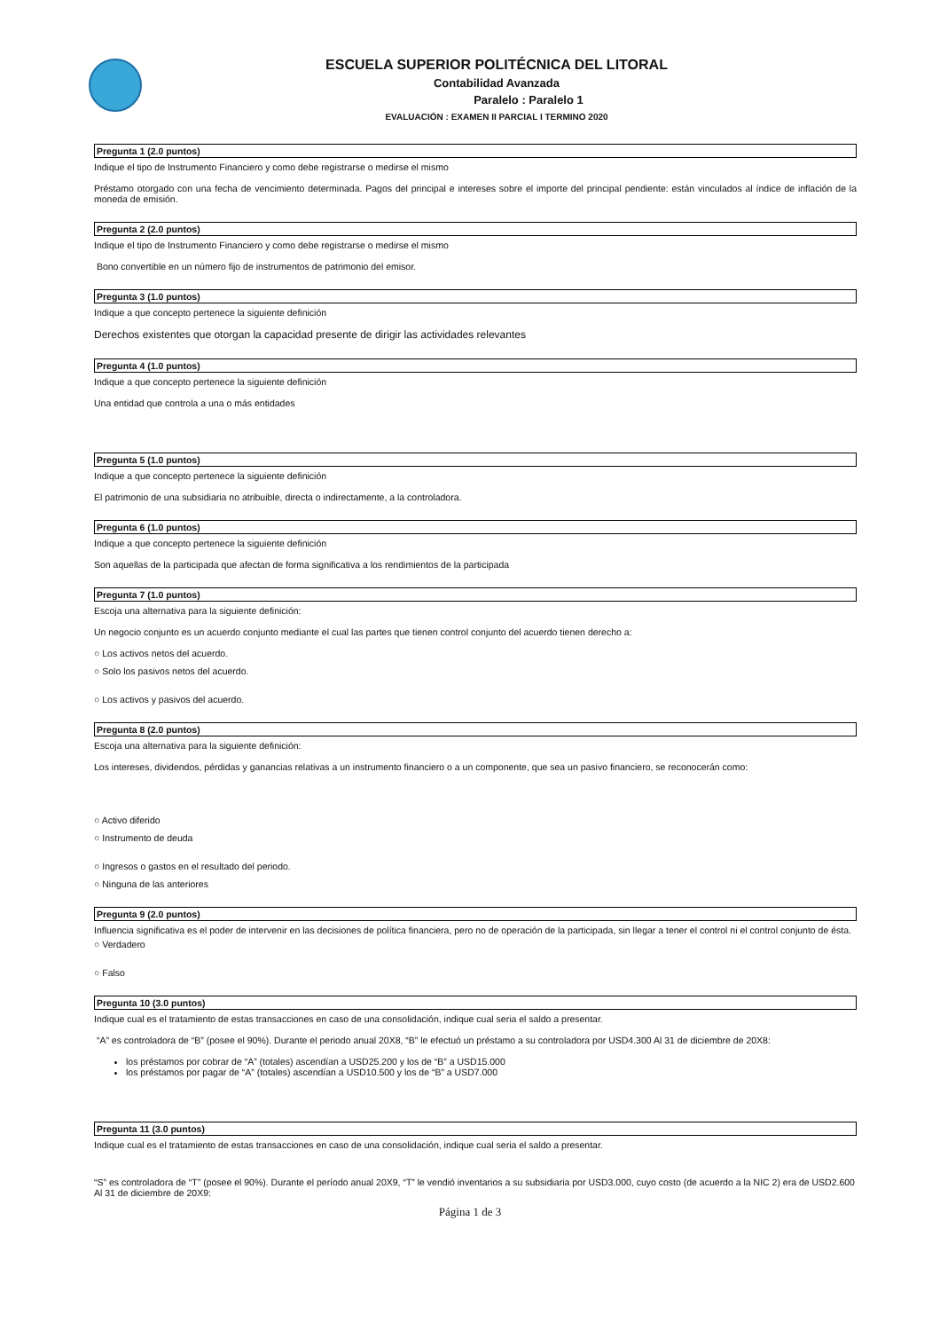ESCUELA SUPERIOR POLITÉCNICA DEL LITORAL
Contabilidad Avanzada
Paralelo : Paralelo 1
EVALUACIÓN : EXAMEN II PARCIAL I TERMINO 2020
Pregunta 1 (2.0 puntos)
Indique el tipo de Instrumento Financiero y como debe registrarse o medirse el mismo
Préstamo otorgado con una fecha de vencimiento determinada. Pagos del principal e intereses sobre el importe del principal pendiente: están vinculados al índice de inflación de la moneda de emisión.
Pregunta 2 (2.0 puntos)
Indique el tipo de Instrumento Financiero y como debe registrarse o medirse el mismo
Bono convertible en un número fijo de instrumentos de patrimonio del emisor.
Pregunta 3 (1.0 puntos)
Indique a que concepto pertenece la siguiente definición
Derechos existentes que otorgan la capacidad presente de dirigir las actividades relevantes
Pregunta 4 (1.0 puntos)
Indique a que concepto pertenece la siguiente definición
Una entidad que controla a una o más entidades
Pregunta 5 (1.0 puntos)
Indique a que concepto pertenece la siguiente definición
El patrimonio de una subsidiaria no atribuible, directa o indirectamente, a la controladora.
Pregunta 6 (1.0 puntos)
Indique a que concepto pertenece la siguiente definición
Son aquellas de la participada que afectan de forma significativa a los rendimientos de la participada
Pregunta 7 (1.0 puntos)
Escoja una alternativa para la siguiente definición:
Un negocio conjunto es un acuerdo conjunto mediante el cual las partes que tienen control conjunto del acuerdo tienen derecho a:
○ Los activos netos del acuerdo.
○ Solo los pasivos netos del acuerdo.
○ Los activos y pasivos del acuerdo.
Pregunta 8 (2.0 puntos)
Escoja una alternativa para la siguiente definición:
Los intereses, dividendos, pérdidas y ganancias relativas a un instrumento financiero o a un componente, que sea un pasivo financiero, se reconocerán como:
○ Activo diferido
○ Instrumento de deuda
○ Ingresos o gastos en el resultado del periodo.
○ Ninguna de las anteriores
Pregunta 9 (2.0 puntos)
Influencia significativa es el poder de intervenir en las decisiones de política financiera, pero no de operación de la participada, sin llegar a tener el control ni el control conjunto de ésta.
○ Verdadero
○ Falso
Pregunta 10 (3.0 puntos)
Indique cual es el tratamiento de estas transacciones en caso de una consolidación, indique cual seria el saldo a presentar.
“A” es controladora de “B” (posee el 90%). Durante el periodo anual 20X8, “B” le efectuó un préstamo a su controladora por USD4.300 Al 31 de diciembre de 20X8:
los préstamos por cobrar de “A” (totales) ascendían a USD25.200 y los de “B” a USD15.000
los préstamos por pagar de “A” (totales) ascendían a USD10.500 y los de “B” a USD7.000
Pregunta 11 (3.0 puntos)
Indique cual es el tratamiento de estas transacciones en caso de una consolidación, indique cual seria el saldo a presentar.
“S” es controladora de “T” (posee el 90%). Durante el período anual 20X9, “T” le vendió inventarios a su subsidiaria por USD3.000, cuyo costo (de acuerdo a la NIC 2) era de USD2.600
Al 31 de diciembre de 20X9:
Página 1 de 3